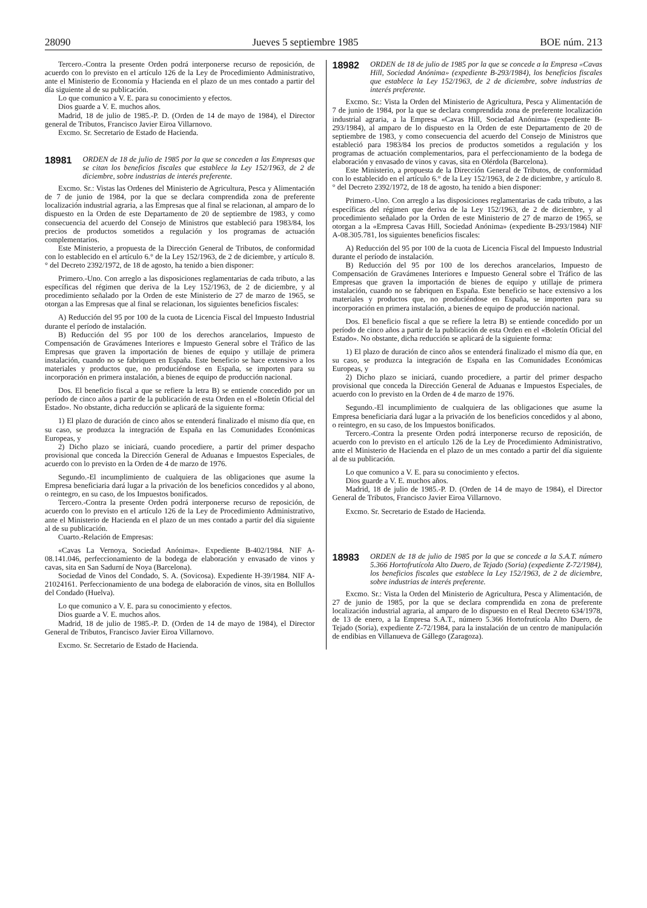28090 Jueves 5 septiembre 1985 BOE núm. 213
Tercero.-Contra la presente Orden podrá interponerse recurso de reposición, de acuerdo con lo previsto en el artículo 126 de la Ley de Procedimiento Administrativo, ante el Ministerio de Economía y Hacienda en el plazo de un mes contado a partir del día siguiente al de su publicación.
Lo que comunico a V. E. para su conocimiento y efectos.
Dios guarde a V. E. muchos años.
Madrid, 18 de julio de 1985.-P. D. (Orden de 14 de mayo de 1984), el Director general de Tributos, Francisco Javier Eiroa Villarnovo.
Excmo. Sr. Secretario de Estado de Hacienda.
18981 ORDEN de 18 de julio de 1985 por la que se conceden a las Empresas que se citan los beneficios fiscales que establece la Ley 152/1963, de 2 de diciembre, sobre industrias de interés preferente.
Excmo. Sr.: Vistas las Ordenes del Ministerio de Agricultura, Pesca y Alimentación de 7 de junio de 1984, por la que se declara comprendida zona de preferente localización industrial agraria, a las Empresas que al final se relacionan, al amparo de lo dispuesto en la Orden de este Departamento de 20 de septiembre de 1983, y como consecuencia del acuerdo del Consejo de Ministros que estableció para 1983/84, los precios de productos sometidos a regulación y los programas de actuación complementarios.
Este Ministerio, a propuesta de la Dirección General de Tributos, de conformidad con lo establecido en el artículo 6.° de la Ley 152/1963, de 2 de diciembre, y artículo 8.° del Decreto 2392/1972, de 18 de agosto, ha tenido a bien disponer:
Primero.-Uno. Con arreglo a las disposiciones reglamentarias de cada tributo, a las específicas del régimen que deriva de la Ley 152/1963, de 2 de diciembre, y al procedimiento señalado por la Orden de este Ministerio de 27 de marzo de 1965, se otorgan a las Empresas que al final se relacionan, los siguientes beneficios fiscales:
A) Reducción del 95 por 100 de la cuota de Licencia Fiscal del Impuesto Industrial durante el período de instalación.
B) Reducción del 95 por 100 de los derechos arancelarios, Impuesto de Compensación de Gravámenes Interiores e Impuesto General sobre el Tráfico de las Empresas que graven la importación de bienes de equipo y utillaje de primera instalación, cuando no se fabriquen en España. Este beneficio se hace extensivo a los materiales y productos que, no produciéndose en España, se importen para su incorporación en primera instalación, a bienes de equipo de producción nacional.
Dos. El beneficio fiscal a que se refiere la letra B) se entiende concedido por un período de cinco años a partir de la publicación de esta Orden en el «Boletín Oficial del Estado». No obstante, dicha reducción se aplicará de la siguiente forma:
1) El plazo de duración de cinco años se entenderá finalizado el mismo día que, en su caso, se produzca la integración de España en las Comunidades Económicas Europeas, y
2) Dicho plazo se iniciará, cuando procediere, a partir del primer despacho provisional que conceda la Dirección General de Aduanas e Impuestos Especiales, de acuerdo con lo previsto en la Orden de 4 de marzo de 1976.
Segundo.-El incumplimiento de cualquiera de las obligaciones que asume la Empresa beneficiaria dará lugar a la privación de los beneficios concedidos y al abono, o reintegro, en su caso, de los Impuestos bonificados.
Tercero.-Contra la presente Orden podrá interponerse recurso de reposición, de acuerdo con lo previsto en el artículo 126 de la Ley de Procedimiento Administrativo, ante el Ministerio de Hacienda en el plazo de un mes contado a partir del día siguiente al de su publicación.
Cuarto.-Relación de Empresas:
«Cavas La Vernoya, Sociedad Anónima». Expediente B-402/1984. NIF A-08.141.046, perfeccionamiento de la bodega de elaboración y envasado de vinos y cavas, sita en San Sadurní de Noya (Barcelona).
Sociedad de Vinos del Condado, S. A. (Sovicosa). Expediente H-39/1984. NIF A-21024161. Perfeccionamiento de una bodega de elaboración de vinos, sita en Bollullos del Condado (Huelva).
Lo que comunico a V. E. para su conocimiento y efectos.
Dios guarde a V. E. muchos años.
Madrid, 18 de julio de 1985.-P. D. (Orden de 14 de mayo de 1984), el Director General de Tributos, Francisco Javier Eiroa Villarnovo.
Excmo. Sr. Secretario de Estado de Hacienda.
18982 ORDEN de 18 de julio de 1985 por la que se concede a la Empresa «Cavas Hill, Sociedad Anónima» (expediente B-293/1984), los beneficios fiscales que establece la Ley 152/1963, de 2 de diciembre, sobre industrias de interés preferente.
Excmo. Sr.: Vista la Orden del Ministerio de Agricultura, Pesca y Alimentación de 7 de junio de 1984, por la que se declara comprendida zona de preferente localización industrial agraria, a la Empresa «Cavas Hill, Sociedad Anónima» (expediente B-293/1984), al amparo de lo dispuesto en la Orden de este Departamento de 20 de septiembre de 1983, y como consecuencia del acuerdo del Consejo de Ministros que estableció para 1983/84 los precios de productos sometidos a regulación y los programas de actuación complementarios, para el perfeccionamiento de la bodega de elaboración y envasado de vinos y cavas, sita en Olérdola (Barcelona).
Este Ministerio, a propuesta de la Dirección General de Tributos, de conformidad con lo establecido en el artículo 6.° de la Ley 152/1963, de 2 de diciembre, y artículo 8.° del Decreto 2392/1972, de 18 de agosto, ha tenido a bien disponer:
Primero.-Uno. Con arreglo a las disposiciones reglamentarias de cada tributo, a las específicas del régimen que deriva de la Ley 152/1963, de 2 de diciembre, y al procedimiento señalado por la Orden de este Ministerio de 27 de marzo de 1965, se otorgan a la «Empresa Cavas Hill, Sociedad Anónima» (expediente B-293/1984) NIF A-08.305.781, los siguientes beneficios fiscales:
A) Reducción del 95 por 100 de la cuota de Licencia Fiscal del Impuesto Industrial durante el período de instalación.
B) Reducción del 95 por 100 de los derechos arancelarios, Impuesto de Compensación de Gravámenes Interiores e Impuesto General sobre el Tráfico de las Empresas que graven la importación de bienes de equipo y utillaje de primera instalación, cuando no se fabriquen en España. Este beneficio se hace extensivo a los materiales y productos que, no produciéndose en España, se importen para su incorporación en primera instalación, a bienes de equipo de producción nacional.
Dos. El beneficio fiscal a que se refiere la letra B) se entiende concedido por un período de cinco años a partir de la publicación de esta Orden en el «Boletín Oficial del Estado». No obstante, dicha reducción se aplicará de la siguiente forma:
1) El plazo de duración de cinco años se entenderá finalizado el mismo día que, en su caso, se produzca la integración de España en las Comunidades Económicas Europeas, y
2) Dicho plazo se iniciará, cuando procediere, a partir del primer despacho provisional que conceda la Dirección General de Aduanas e Impuestos Especiales, de acuerdo con lo previsto en la Orden de 4 de marzo de 1976.
Segundo.-El incumplimiento de cualquiera de las obligaciones que asume la Empresa beneficiaria dará lugar a la privación de los beneficios concedidos y al abono, o reintegro, en su caso, de los Impuestos bonificados.
Tercero.-Contra la presente Orden podrá interponerse recurso de reposición, de acuerdo con lo previsto en el artículo 126 de la Ley de Procedimiento Administrativo, ante el Ministerio de Hacienda en el plazo de un mes contado a partir del día siguiente al de su publicación.
Lo que comunico a V. E. para su conocimiento y efectos.
Dios guarde a V. E. muchos años.
Madrid, 18 de julio de 1985.-P. D. (Orden de 14 de mayo de 1984), el Director General de Tributos, Francisco Javier Eiroa Villarnovo.
Excmo. Sr. Secretario de Estado de Hacienda.
18983 ORDEN de 18 de julio de 1985 por la que se concede a la S.A.T. número 5.366 Hortofrutícola Alto Duero, de Tejado (Soria) (expediente Z-72/1984), los beneficios fiscales que establece la Ley 152/1963, de 2 de diciembre, sobre industrias de interés preferente.
Excmo. Sr.: Vista la Orden del Ministerio de Agricultura, Pesca y Alimentación, de 27 de junio de 1985, por la que se declara comprendida en zona de preferente localización industrial agraria, al amparo de lo dispuesto en el Real Decreto 634/1978, de 13 de enero, a la Empresa S.A.T., número 5.366 Hortofrutícola Alto Duero, de Tejado (Soria), expediente Z-72/1984, para la instalación de un centro de manipulación de endibias en Villanueva de Gállego (Zaragoza).